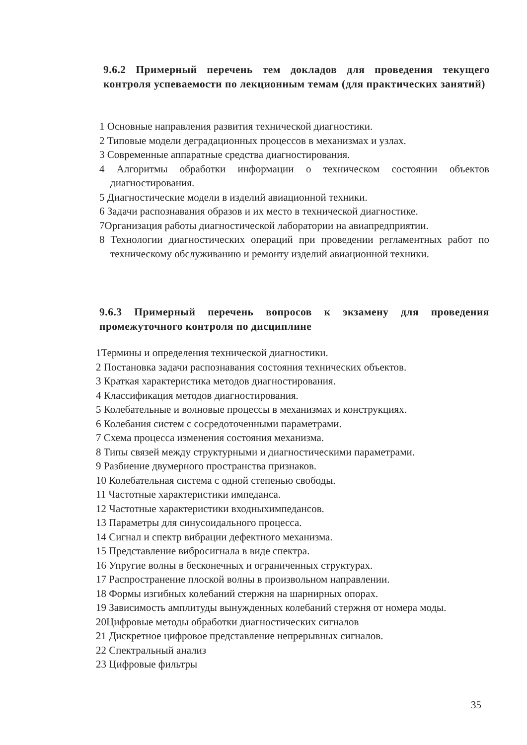9.6.2 Примерный перечень тем докладов для проведения текущего контроля успеваемости по лекционным темам (для практических занятий)
1 Основные направления развития технической диагностики.
2 Типовые модели деградационных процессов в механизмах и узлах.
3 Современные аппаратные средства диагностирования.
4 Алгоритмы обработки информации о техническом состоянии объектов диагностирования.
5 Диагностические модели в изделий авиационной техники.
6 Задачи распознавания образов и их место в технической диагностике.
7Организация работы диагностической лаборатории на авиапредприятии.
8 Технологии диагностических операций при проведении регламентных работ по техническому обслуживанию и ремонту изделий авиационной техники.
9.6.3 Примерный перечень вопросов к экзамену для проведения промежуточного контроля по дисциплине
1Термины и определения технической диагностики.
2 Постановка задачи распознавания состояния технических объектов.
3 Краткая характеристика методов диагностирования.
4 Классификация методов диагностирования.
5 Колебательные и волновые процессы в механизмах и конструкциях.
6 Колебания систем с сосредоточенными параметрами.
7 Схема процесса изменения состояния механизма.
8 Типы связей между структурными и диагностическими параметрами.
9 Разбиение двумерного пространства признаков.
10 Колебательная система с одной степенью свободы.
11 Частотные характеристики импеданса.
12 Частотные характеристики входныхимпедансов.
13 Параметры для синусоидального процесса.
14 Сигнал и спектр вибрации дефектного механизма.
15 Представление вибросигнала в виде спектра.
16 Упругие волны в бесконечных и ограниченных структурах.
17 Распространение плоской волны в произвольном направлении.
18 Формы изгибных колебаний стержня на шарнирных опорах.
19 Зависимость амплитуды вынужденных колебаний стержня от номера моды.
20Цифровые методы обработки диагностических сигналов
21 Дискретное цифровое представление непрерывных сигналов.
22 Спектральный анализ
23 Цифровые фильтры
35